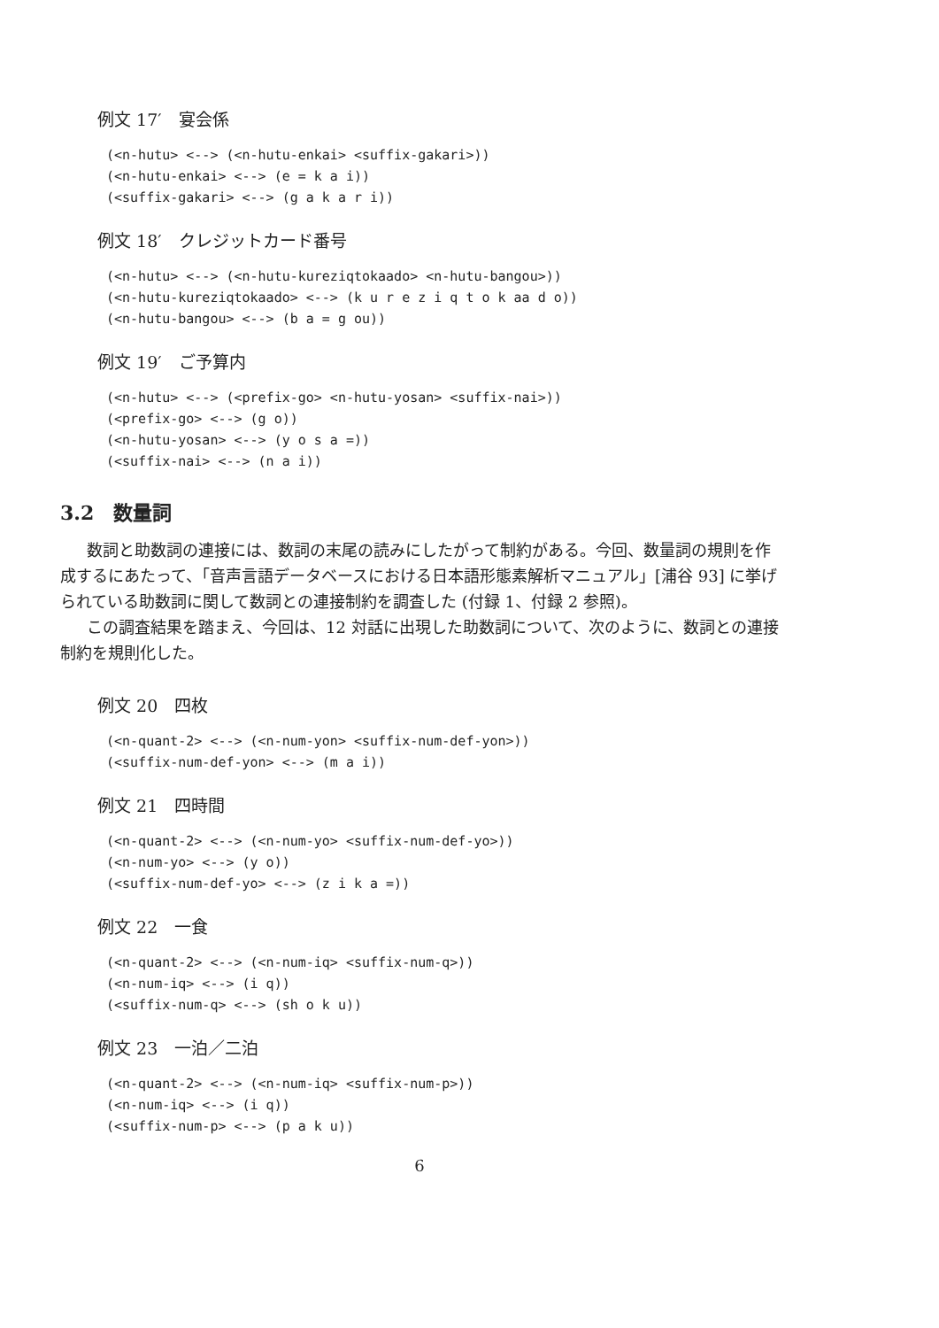例文 17′　宴会係
(<n-hutu> <--> (<n-hutu-enkai> <suffix-gakari>))
(<n-hutu-enkai> <--> (e = k a i))
(<suffix-gakari> <--> (g a k a r i))
例文 18′　クレジットカード番号
(<n-hutu> <--> (<n-hutu-kureziqtokaado> <n-hutu-bangou>))
(<n-hutu-kureziqtokaado> <--> (k u r e z i q t o k aa d o))
(<n-hutu-bangou> <--> (b a = g ou))
例文 19′　ご予算内
(<n-hutu> <--> (<prefix-go> <n-hutu-yosan> <suffix-nai>))
(<prefix-go> <--> (g o))
(<n-hutu-yosan> <--> (y o s a =))
(<suffix-nai> <--> (n a i))
3.2　数量詞
数詞と助数詞の連接には、数詞の末尾の読みにしたがって制約がある。今回、数量詞の規則を作成するにあたって、「音声言語データベースにおける日本語形態素解析マニュアル」[浦谷 93] に挙げられている助数詞に関して数詞との連接制約を調査した (付録 1、付録 2 参照)。
この調査結果を踏まえ、今回は、12 対話に出現した助数詞について、次のように、数詞との連接制約を規則化した。
例文 20　四枚
(<n-quant-2> <--> (<n-num-yon> <suffix-num-def-yon>))
(<suffix-num-def-yon> <--> (m a i))
例文 21　四時間
(<n-quant-2> <--> (<n-num-yo> <suffix-num-def-yo>))
(<n-num-yo> <--> (y o))
(<suffix-num-def-yo> <--> (z i k a =))
例文 22　一食
(<n-quant-2> <--> (<n-num-iq> <suffix-num-q>))
(<n-num-iq> <--> (i q))
(<suffix-num-q> <--> (sh o k u))
例文 23　一泊／二泊
(<n-quant-2> <--> (<n-num-iq> <suffix-num-p>))
(<n-num-iq> <--> (i q))
(<suffix-num-p> <--> (p a k u))
6